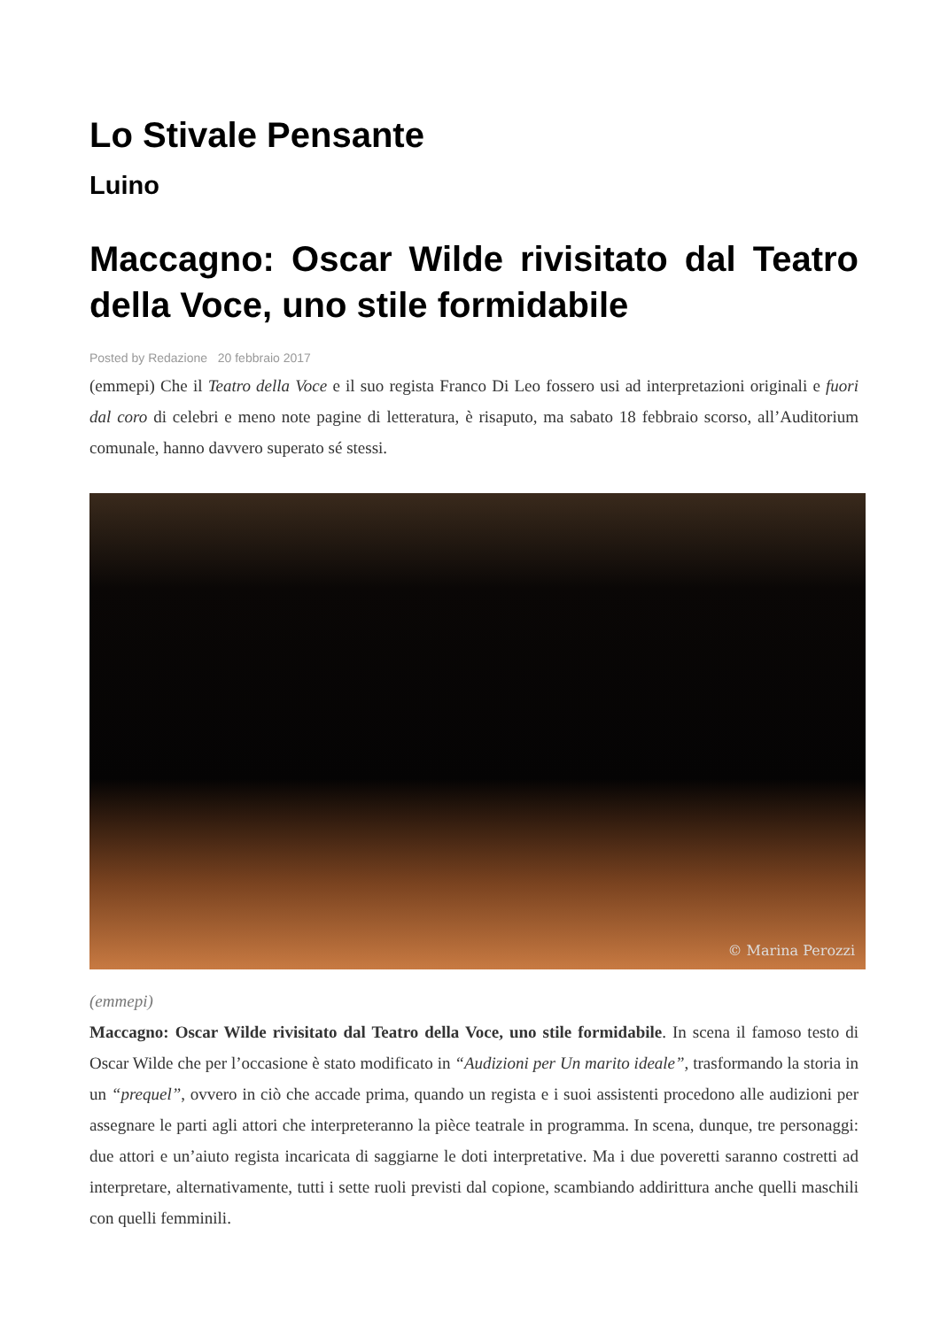Lo Stivale Pensante
Luino
Maccagno: Oscar Wilde rivisitato dal Teatro della Voce, uno stile formidabile
Posted by Redazione 20 febbraio 2017
(emmepi) Che il Teatro della Voce e il suo regista Franco Di Leo fossero usi ad interpretazioni originali e fuori dal coro di celebri e meno note pagine di letteratura, è risaputo, ma sabato 18 febbraio scorso, all’Auditorium comunale, hanno davvero superato sé stessi.
© Marina Perozzi
(emmepi)
Maccagno: Oscar Wilde rivisitato dal Teatro della Voce, uno stile formidabile. In scena il famoso testo di Oscar Wilde che per l’occasione è stato modificato in “Audizioni per Un marito ideale”, trasformando la storia in un “prequel”, ovvero in ciò che accade prima, quando un regista e i suoi assistenti procedono alle audizioni per assegnare le parti agli attori che interpreteranno la pièce teatrale in programma. In scena, dunque, tre personaggi: due attori e un’aiuto regista incaricata di saggiarne le doti interpretative. Ma i due poveretti saranno costretti ad interpretare, alternativamente, tutti i sette ruoli previsti dal copione, scambiando addirittura anche quelli maschili con quelli femminili.